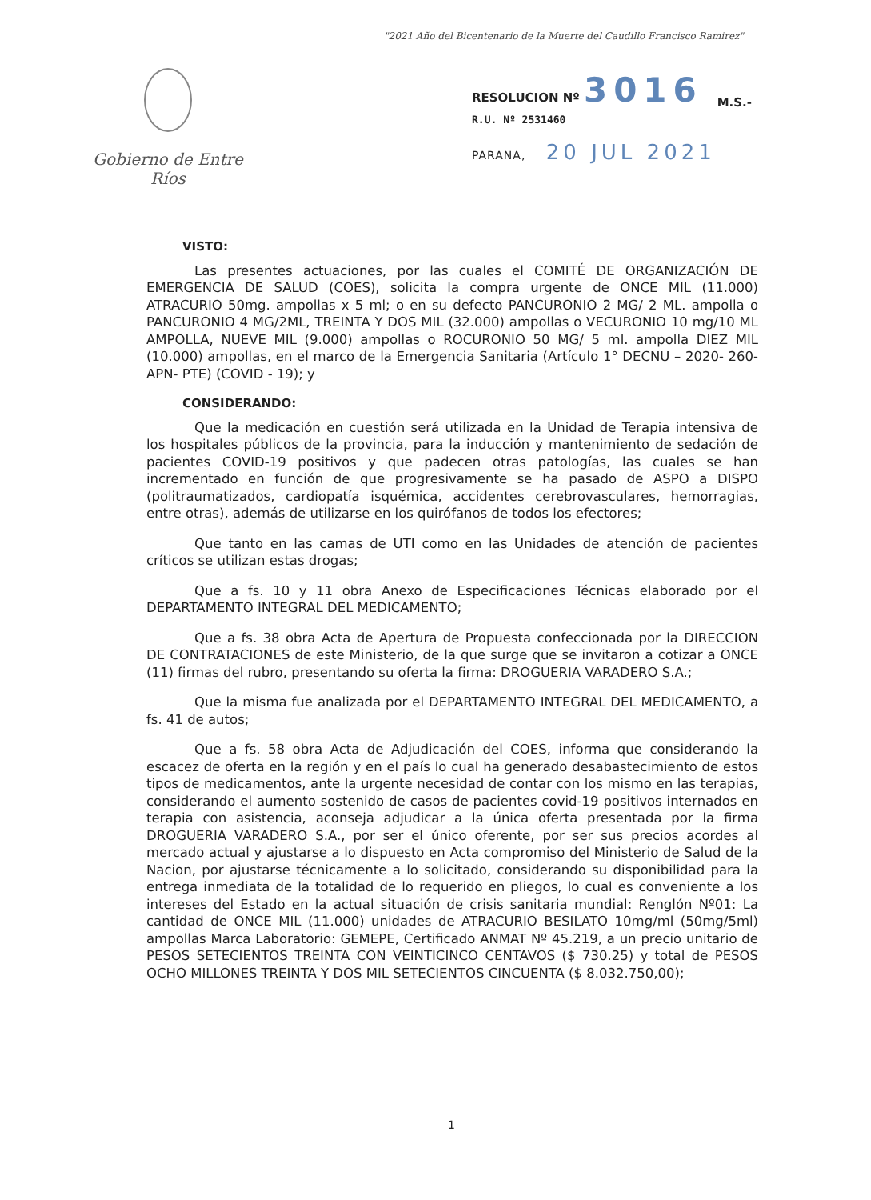"2021 Año del Bicentenario de la Muerte del Caudillo Francisco Ramirez"
Gobierno de Entre Ríos
RESOLUCION Nº 3016 M.S.-
R.U. Nº 2531460
PARANA, 20 JUL 2021
VISTO:
Las presentes actuaciones, por las cuales el COMITÉ DE ORGANIZACIÓN DE EMERGENCIA DE SALUD (COES), solicita la compra urgente de ONCE MIL (11.000) ATRACURIO 50mg. ampollas x 5 ml; o en su defecto PANCURONIO 2 MG/ 2 ML. ampolla o PANCURONIO 4 MG/2ML, TREINTA Y DOS MIL (32.000) ampollas o VECURONIO 10 mg/10 ML AMPOLLA, NUEVE MIL (9.000) ampollas o ROCURONIO 50 MG/ 5 ml. ampolla DIEZ MIL (10.000) ampollas, en el marco de la Emergencia Sanitaria (Artículo 1° DECNU – 2020- 260-APN- PTE) (COVID - 19); y
CONSIDERANDO:
Que la medicación en cuestión será utilizada en la Unidad de Terapia intensiva de los hospitales públicos de la provincia, para la inducción y mantenimiento de sedación de pacientes COVID-19 positivos y que padecen otras patologías, las cuales se han incrementado en función de que progresivamente se ha pasado de ASPO a DISPO (politraumatizados, cardiopatía isquémica, accidentes cerebrovasculares, hemorragias, entre otras), además de utilizarse en los quirófanos de todos los efectores;
Que tanto en las camas de UTI como en las Unidades de atención de pacientes críticos se utilizan estas drogas;
Que a fs. 10 y 11 obra Anexo de Especificaciones Técnicas elaborado por el DEPARTAMENTO INTEGRAL DEL MEDICAMENTO;
Que a fs. 38 obra Acta de Apertura de Propuesta confeccionada por la DIRECCION DE CONTRATACIONES de este Ministerio, de la que surge que se invitaron a cotizar a ONCE (11) firmas del rubro, presentando su oferta la firma: DROGUERIA VARADERO S.A.;
Que la misma fue analizada por el DEPARTAMENTO INTEGRAL DEL MEDICAMENTO, a fs. 41 de autos;
Que a fs. 58 obra Acta de Adjudicación del COES, informa que considerando la escacez de oferta en la región y en el país lo cual ha generado desabastecimiento de estos tipos de medicamentos, ante la urgente necesidad de contar con los mismo en las terapias, considerando el aumento sostenido de casos de pacientes covid-19 positivos internados en terapia con asistencia, aconseja adjudicar a la única oferta presentada por la firma DROGUERIA VARADERO S.A., por ser el único oferente, por ser sus precios acordes al mercado actual y ajustarse a lo dispuesto en Acta compromiso del Ministerio de Salud de la Nacion, por ajustarse técnicamente a lo solicitado, considerando su disponibilidad para la entrega inmediata de la totalidad de lo requerido en pliegos, lo cual es conveniente a los intereses del Estado en la actual situación de crisis sanitaria mundial: Renglón Nº01: La cantidad de ONCE MIL (11.000) unidades de ATRACURIO BESILATO 10mg/ml (50mg/5ml) ampollas Marca Laboratorio: GEMEPE, Certificado ANMAT Nº 45.219, a un precio unitario de PESOS SETECIENTOS TREINTA CON VEINTICINCO CENTAVOS ($ 730.25) y total de PESOS OCHO MILLONES TREINTA Y DOS MIL SETECIENTOS CINCUENTA ($ 8.032.750,00);
1